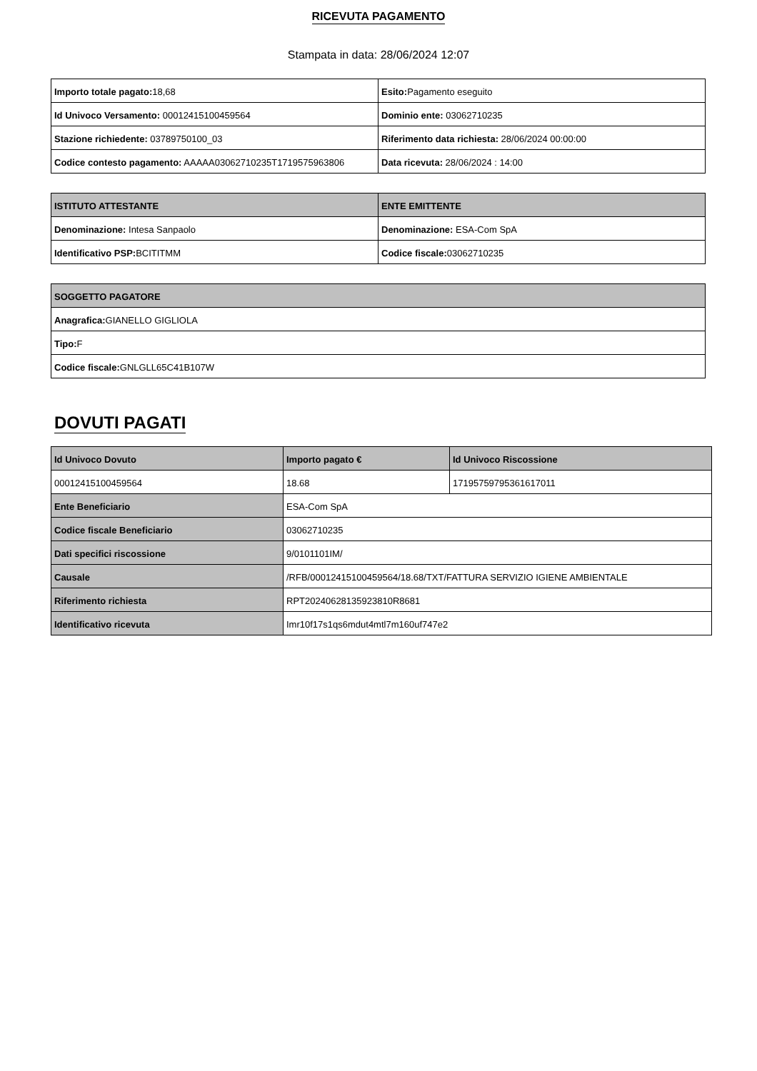RICEVUTA PAGAMENTO
Stampata in data: 28/06/2024 12:07
| Importo totale pagato: 18,68 | Esito: Pagamento eseguito |
| Id Univoco Versamento: 00012415100459564 | Dominio ente: 03062710235 |
| Stazione richiedente: 03789750100_03 | Riferimento data richiesta: 28/06/2024 00:00:00 |
| Codice contesto pagamento: AAAAA03062710235T1719575963806 | Data ricevuta: 28/06/2024 : 14:00 |
| ISTITUTO ATTESTANTE | ENTE EMITTENTE |
| --- | --- |
| Denominazione: Intesa Sanpaolo | Denominazione: ESA-Com SpA |
| Identificativo PSP: BCITITMM | Codice fiscale: 03062710235 |
| SOGGETTO PAGATORE |
| --- |
| Anagrafica: GIANELLO GIGLIOLA |
| Tipo: F |
| Codice fiscale: GNLGLL65C41B107W |
DOVUTI PAGATI
| Id Univoco Dovuto | Importo pagato € | Id Univoco Riscossione |
| --- | --- | --- |
| 00012415100459564 | 18.68 | 17195759795361617011 |
| Ente Beneficiario | ESA-Com SpA | |
| Codice fiscale Beneficiario | 03062710235 | |
| Dati specifici riscossione | 9/0101101IM/ | |
| Causale | /RFB/00012415100459564/18.68/TXT/FATTURA SERVIZIO IGIENE AMBIENTALE | |
| Riferimento richiesta | RPT20240628135923810R8681 | |
| Identificativo ricevuta | Imr10f17s1qs6mdut4mtl7m160uf747e2 | |